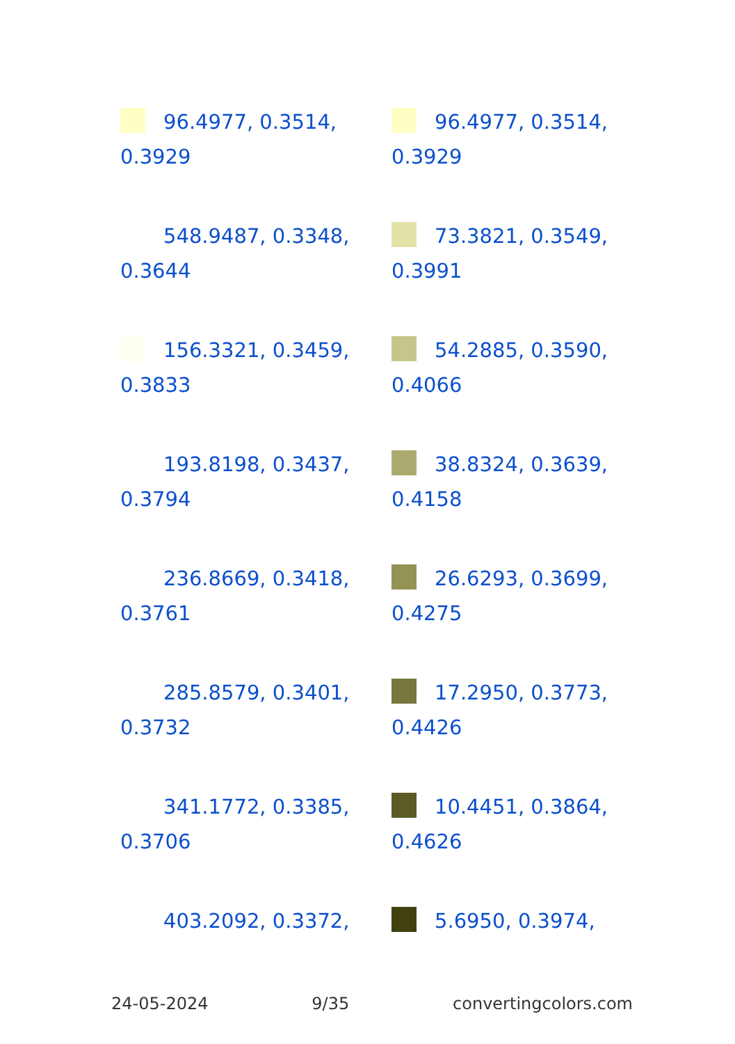96.4977, 0.3514, 0.3929
96.4977, 0.3514, 0.3929
548.9487, 0.3348, 0.3644
73.3821, 0.3549, 0.3991
156.3321, 0.3459, 0.3833
54.2885, 0.3590, 0.4066
193.8198, 0.3437, 0.3794
38.8324, 0.3639, 0.4158
236.8669, 0.3418, 0.3761
26.6293, 0.3699, 0.4275
285.8579, 0.3401, 0.3732
17.2950, 0.3773, 0.4426
341.1772, 0.3385, 0.3706
10.4451, 0.3864, 0.4626
403.2092, 0.3372,
5.6950, 0.3974,
24-05-2024 9/35 convertingcolors.com